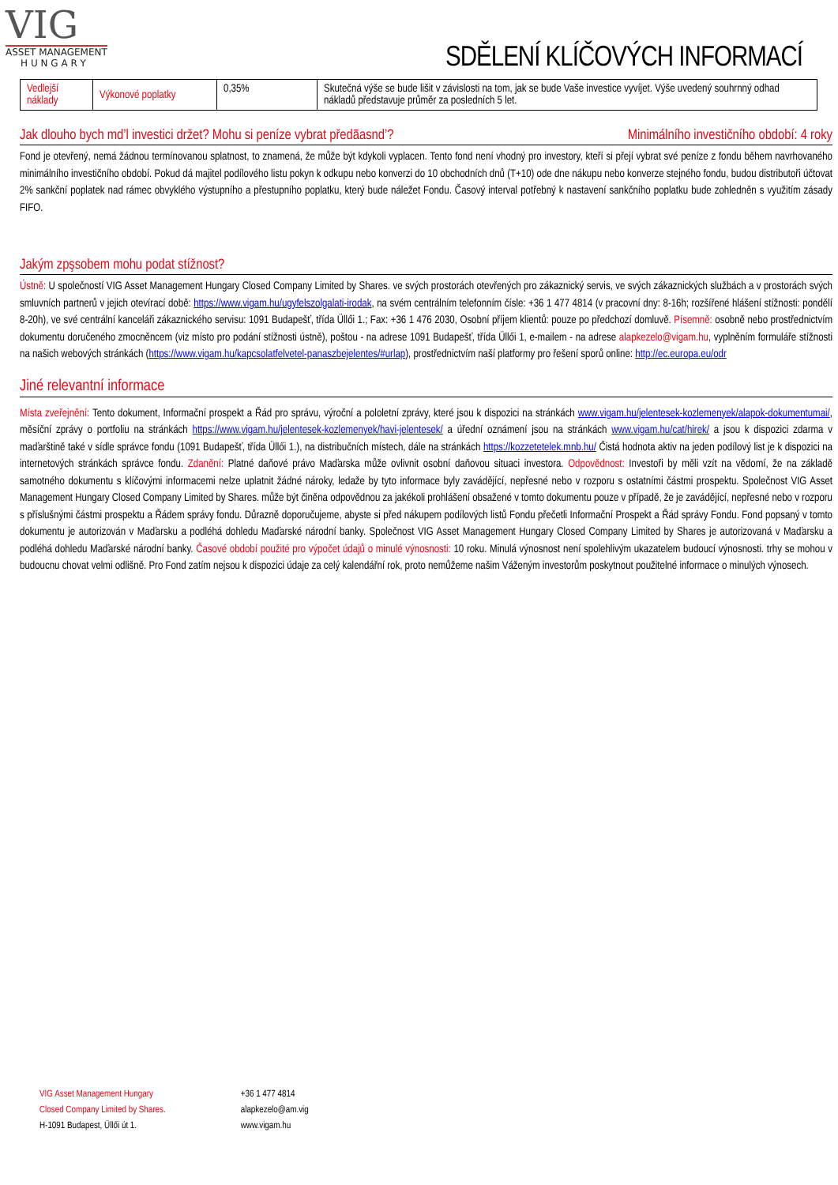VIG
ASSET MANAGEMENT
H U N G A R Y
SDĚLENÍ KLÍČOVÝCH INFORMACÍ
| Vedlejší náklady | Výkonové poplatky | 0,35% | Skutečná výše se bude lišit v závislosti na tom, jak se bude Vaše investice vyvíjet. Výše uvedený souhrnný odhad nákladů představuje průměr za posledních 5 let. |
Jak dlouho bych md’l investici držet? Mohu si peníze vybrat předāasnd’? Minimálního investičního období: 4 roky
Fond je otevřený, nemá žádnou termínovanou splatnost, to znamená, že může být kdykoli vyplacen. Tento fond není vhodný pro investory, kteří si přejí vybrat své peníze z fondu během navrhovaného minimálního investičního období. Pokud dá majitel podílového listu pokyn k odkupu nebo konverzi do 10 obchodních dnů (T+10) ode dne nákupu nebo konverze stejného fondu, budou distributoři účtovat 2% sankční poplatek nad rámec obvyklého výstupního a přestupního poplatku, který bude náležet Fondu. Časový interval potřebný k nastavení sankčního poplatku bude zohledněn s využitím zásady FIFO.
Jakým zpşsobem mohu podat stížnost?
Ústně: U společností VIG Asset Management Hungary Closed Company Limited by Shares. ve svých prostorách otevřených pro zákaznický servis, ve svých zákaznických službách a v prostorách svých smluvních partnerů v jejich otevírací době: https://www.vigam.hu/ugyfelszolgalati-irodak, na svém centrálním telefonním čísle: +36 1 477 4814 (v pracovní dny: 8-16h; rozšířené hlášení stížnosti: pondělí 8-20h), ve své centrální kanceláři zákaznického servisu: 1091 Budapešť, třída Üllői 1.; Fax: +36 1 476 2030, Osobní příjem klientů: pouze po předchozí domluvě. Písemně: osobně nebo prostřednictvím dokumentu doručeného zmocněncem (viz místo pro podání stížnosti ústně), poštou - na adrese 1091 Budapešť, třída Üllői 1, e-mailem - na adrese alapkezelo@vigam.hu, vyplněním formuláře stížnosti na našich webových stránkách (https://www.vigam.hu/kapcsolatfelvetel-panaszbejelentes/#urlap), prostřednictvím naší platformy pro řešení sporů online: http://ec.europa.eu/odr
Jiné relevantní informace
Místa zveřejnění: Tento dokument, Informační prospekt a Řád pro správu, výroční a pololetní zprávy, které jsou k dispozici na stránkách www.vigam.hu/jelentesek-kozlemenyek/alapok-dokumentumai/, měsíční zprávy o portfoliu na stránkách https://www.vigam.hu/jelentesek-kozlemenyek/havi-jelentesek/ a úřední oznámení jsou na stránkách www.vigam.hu/cat/hirek/ a jsou k dispozici zdarma v maďarštině také v sídle správce fondu (1091 Budapešť, třída Üllői 1.), na distribučních místech, dále na stránkách https://kozzetetelek.mnb.hu/ Čistá hodnota aktiv na jeden podílový list je k dispozici na internetových stránkách správce fondu. Zdanění: Platné daňové právo Maďarska může ovlivnit osobní daňovou situaci investora. Odpovědnost: Investoři by měli vzít na vědomí, že na základě samotného dokumentu s klíčovými informacemi nelze uplatnit žádné nároky, ledaže by tyto informace byly zavádějící, nepřesné nebo v rozporu s ostatními částmi prospektu. Společnost VIG Asset Management Hungary Closed Company Limited by Shares. může být činěna odpovědnou za jakékoli prohlášení obsažené v tomto dokumentu pouze v případě, že je zavádějící, nepřesné nebo v rozporu s příslušnými částmi prospektu a Řádem správy fondu. Důrazně doporučujeme, abyste si před nákupem podílových listů Fondu přečetli Informační Prospekt a Řád správy Fondu. Fond popsaný v tomto dokumentu je autorizován v Maďarsku a podléhá dohledu Maďarské národní banky. Společnost VIG Asset Management Hungary Closed Company Limited by Shares je autorizovaná v Maďarsku a podléhá dohledu Maďarské národní banky. Časové období použité pro výpočet údajů o minulé výnosnosti: 10 roku. Minulá výnosnost není spolehlivým ukazatelem budoucí výnosnosti. trhy se mohou v budoucnu chovat velmi odlišně. Pro Fond zatím nejsou k dispozici údaje za celý kalendářní rok, proto nemůžeme našim Váženým investorům poskytnout použitelné informace o minulých výnosech.
VIG Asset Management Hungary
Closed Company Limited by Shares.
H-1091 Budapest, Üllői út 1.
+36 1 477 4814
alapkezelo@am.vig
www.vigam.hu